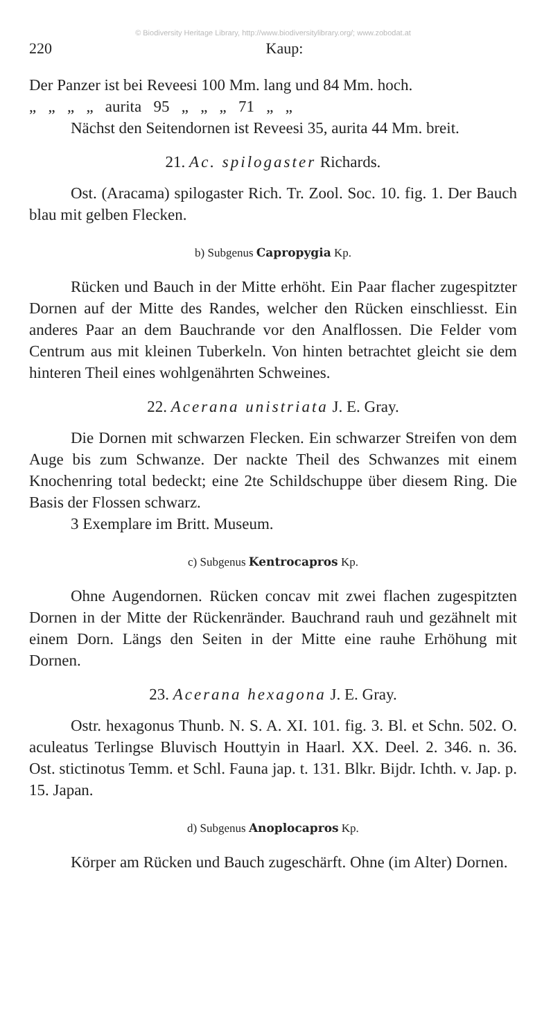© Biodiversity Heritage Library, http://www.biodiversitylibrary.org/; www.zobodat.at
220 Kaup:
Der Panzer ist bei Reveesi 100 Mm. lang und 84 Mm. hoch.
„ „ „ „ aurita 95 „ „ „ 71 „ „
Nächst den Seitendornen ist Reveesi 35, aurita 44 Mm. breit.
21. Ac. spilogaster Richards.
Ost. (Aracama) spilogaster Rich. Tr. Zool. Soc. 10. fig. 1. Der Bauch blau mit gelben Flecken.
b) Subgenus Capropygia Kp.
Rücken und Bauch in der Mitte erhöht. Ein Paar flacher zugespitzter Dornen auf der Mitte des Randes, welcher den Rücken einschliesst. Ein anderes Paar an dem Bauchrande vor den Analflossen. Die Felder vom Centrum aus mit kleinen Tuberkeln. Von hinten betrachtet gleicht sie dem hinteren Theil eines wohlgenährten Schweines.
22. Acerana unistriata J. E. Gray.
Die Dornen mit schwarzen Flecken. Ein schwarzer Streifen von dem Auge bis zum Schwanze. Der nackte Theil des Schwanzes mit einem Knochenring total bedeckt; eine 2te Schildschuppe über diesem Ring. Die Basis der Flossen schwarz.
3 Exemplare im Britt. Museum.
c) Subgenus Kentrocapros Kp.
Ohne Augendornen. Rücken concav mit zwei flachen zugespitzten Dornen in der Mitte der Rückenränder. Bauchrand rauh und gezähnelt mit einem Dorn. Längs den Seiten in der Mitte eine rauhe Erhöhung mit Dornen.
23. Acerana hexagona J. E. Gray.
Ostr. hexagonus Thunb. N. S. A. XI. 101. fig. 3. Bl. et Schn. 502. O. aculeatus Terlingse Bluvisch Houttyin in Haarl. XX. Deel. 2. 346. n. 36. Ost. stictinotus Temm. et Schl. Fauna jap. t. 131. Blkr. Bijdr. Ichth. v. Jap. p. 15. Japan.
d) Subgenus Anoplocapros Kp.
Körper am Rücken und Bauch zugeschärft. Ohne (im Alter) Dornen.